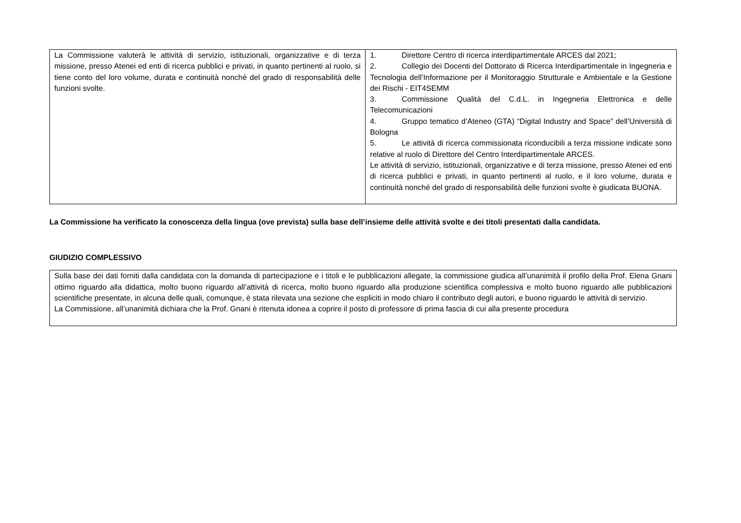| La Commissione valuterà le attività di servizio, istituzionali, organizzative e di terza missione, presso Atenei ed enti di ricerca pubblici e privati, in quanto pertinenti al ruolo, si tiene conto del loro volume, durata e continuità nonché del grado di responsabilità delle funzioni svolte. | 1. Direttore Centro di ricerca interdipartimentale ARCES dal 2021; 2. Collegio dei Docenti del Dottorato di Ricerca Interdipartimentale in Ingegneria e Tecnologia dell’Informazione per il Monitoraggio Strutturale e Ambientale e la Gestione dei Rischi - EIT4SEMM 3. Commissione Qualità del C.d.L. in Ingegneria Elettronica e delle Telecomunicazioni 4. Gruppo tematico d’Ateneo (GTA) “Digital Industry and Space” dell’Università di Bologna 5. Le attività di ricerca commissionata riconducibili a terza missione indicate sono relative al ruolo di Direttore del Centro Interdipartimentale ARCES. Le attività di servizio, istituzionali, organizzative e di terza missione, presso Atenei ed enti di ricerca pubblici e privati, in quanto pertinenti al ruolo, e il loro volume, durata e continuità nonché del grado di responsabilità delle funzioni svolte è giudicata BUONA. |
La Commissione ha verificato la conoscenza della lingua (ove prevista) sulla base dell’insieme delle attività svolte e dei titoli presentati dalla candidata.
GIUDIZIO COMPLESSIVO
| Sulla base dei dati forniti dalla candidata con la domanda di partecipazione e i titoli e le pubblicazioni allegate, la commissione giudica all’unanimità il profilo della Prof. Elena Gnani ottimo riguardo alla didattica, molto buono riguardo all’attività di ricerca, molto buono riguardo alla produzione scientifica complessiva e molto buono riguardo alle pubblicazioni scientifiche presentate, in alcuna delle quali, comunque, è stata rilevata una sezione che espliciti in modo chiaro il contributo degli autori, e buono riguardo le attività di servizio. La Commissione, all’unanimità dichiara che la Prof. Gnani è ritenuta idonea a coprire il posto di professore di prima fascia di cui alla presente procedura |